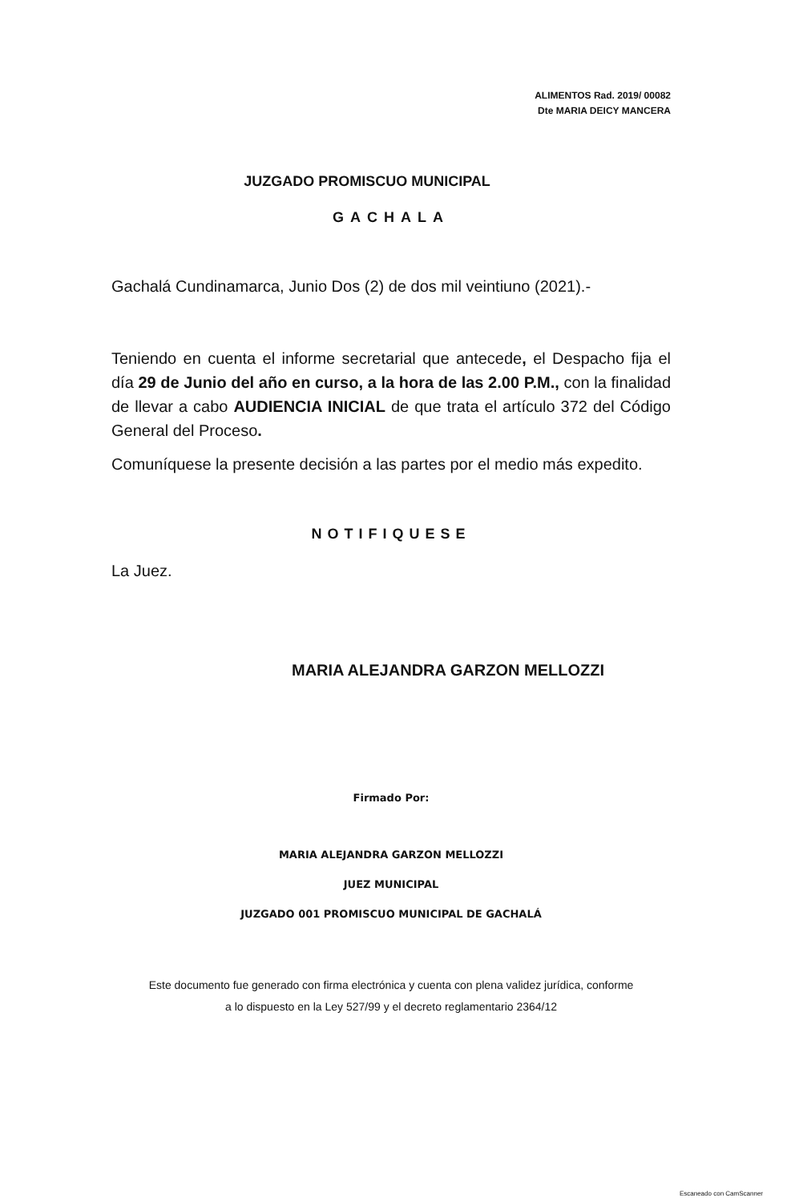ALIMENTOS Rad. 2019/ 00082
Dte MARIA DEICY MANCERA
JUZGADO PROMISCUO MUNICIPAL
GACHALA
Gachalá Cundinamarca, Junio Dos (2) de dos mil veintiuno (2021).-
Teniendo en cuenta el informe secretarial que antecede, el Despacho fija el día 29 de Junio del año en curso, a la hora de las 2.00 P.M., con la finalidad de llevar a cabo AUDIENCIA INICIAL de que trata el artículo 372 del Código General del Proceso.
Comuníquese la presente decisión a las partes por el medio más expedito.
NOTIFIQUESE
La Juez.
MARIA ALEJANDRA GARZON MELLOZZI
Firmado Por:
MARIA ALEJANDRA GARZON MELLOZZI
JUEZ MUNICIPAL
JUZGADO 001 PROMISCUO MUNICIPAL DE GACHALÁ
Este documento fue generado con firma electrónica y cuenta con plena validez jurídica, conforme
a lo dispuesto en la Ley 527/99 y el decreto reglamentario 2364/12
Escaneado con CamScanner